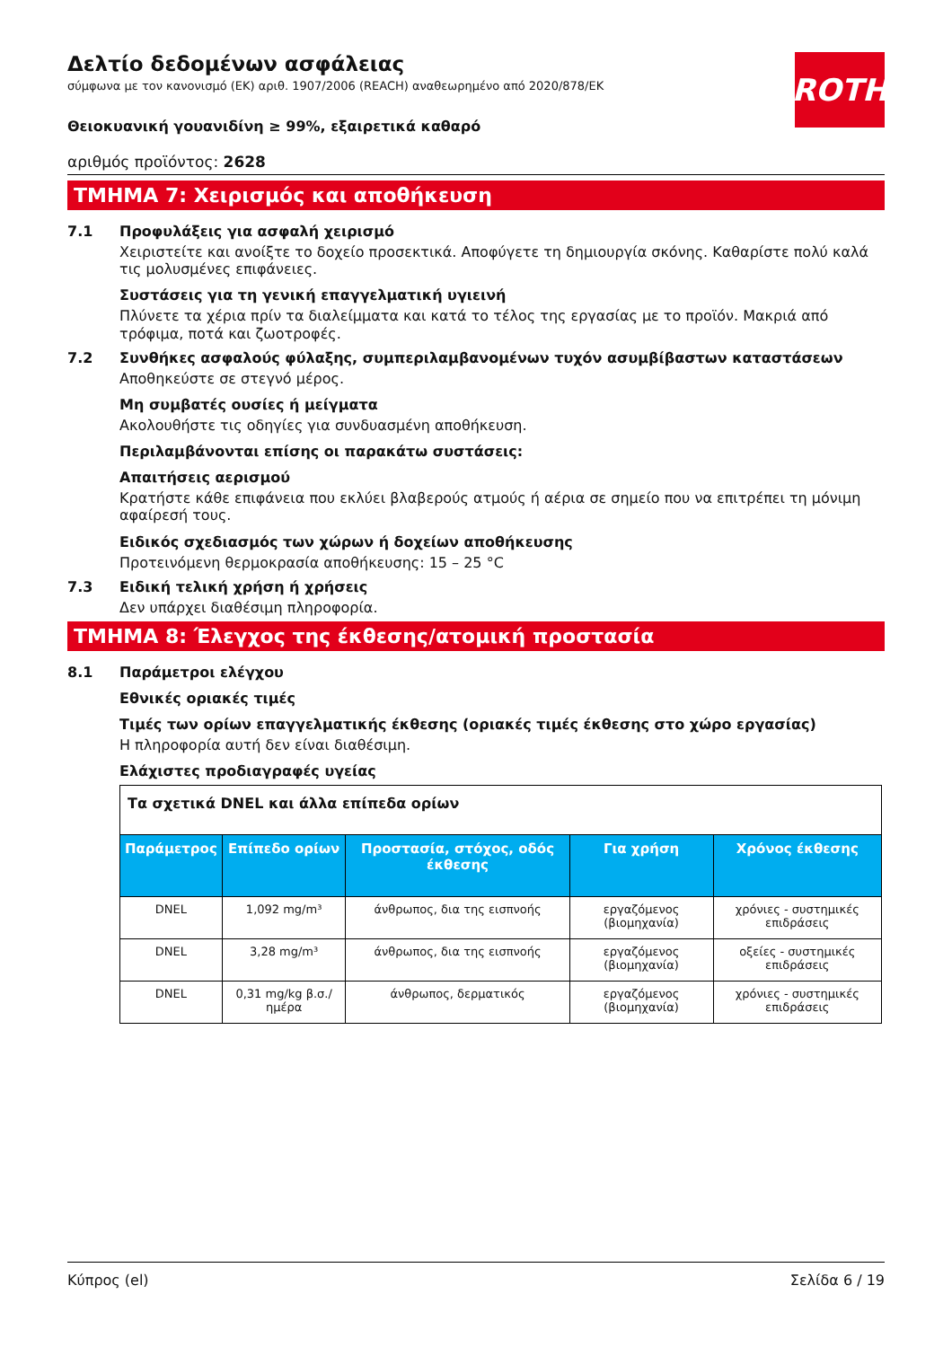Δελτίο δεδομένων ασφάλειας
σύμφωνα με τον κανονισμό (ΕΚ) αριθ. 1907/2006 (REACH) αναθεωρημένο από 2020/878/ΕΚ
ROTH
Θειοκυανική γουανιδίνη ≥ 99%, εξαιρετικά καθαρό
αριθμός προϊόντος: 2628
ΤΜΗΜΑ 7: Χειρισμός και αποθήκευση
7.1 Προφυλάξεις για ασφαλή χειρισμό
Χειριστείτε και ανοίξτε το δοχείο προσεκτικά. Αποφύγετε τη δημιουργία σκόνης. Καθαρίστε πολύ καλά τις μολυσμένες επιφάνειες.
Συστάσεις για τη γενική επαγγελματική υγιεινή
Πλύνετε τα χέρια πρίν τα διαλείμματα και κατά το τέλος της εργασίας με το προϊόν. Μακριά από τρόφιμα, ποτά και ζωοτροφές.
7.2 Συνθήκες ασφαλούς φύλαξης, συμπεριλαμβανομένων τυχόν ασυμβίβαστων καταστάσεων
Αποθηκεύστε σε στεγνό μέρος.
Μη συμβατές ουσίες ή μείγματα
Ακολουθήστε τις οδηγίες για συνδυασμένη αποθήκευση.
Περιλαμβάνονται επίσης οι παρακάτω συστάσεις:
Απαιτήσεις αερισμού
Κρατήστε κάθε επιφάνεια που εκλύει βλαβερούς ατμούς ή αέρια σε σημείο που να επιτρέπει τη μόνιμη αφαίρεσή τους.
Ειδικός σχεδιασμός των χώρων ή δοχείων αποθήκευσης
Προτεινόμενη θερμοκρασία αποθήκευσης: 15 – 25 °C
7.3 Ειδική τελική χρήση ή χρήσεις
Δεν υπάρχει διαθέσιμη πληροφορία.
ΤΜΗΜΑ 8: Έλεγχος της έκθεσης/ατομική προστασία
8.1 Παράμετροι ελέγχου
Εθνικές οριακές τιμές
Τιμές των ορίων επαγγελματικής έκθεσης (οριακές τιμές έκθεσης στο χώρο εργασίας)
Η πληροφορία αυτή δεν είναι διαθέσιμη.
Ελάχιστες προδιαγραφές υγείας
| Τα σχετικά DNEL και άλλα επίπεδα ορίων | | | | |
| Παράμετρος | Επίπεδο ορίων | Προστασία, στόχος, οδός έκθεσης | Για χρήση | Χρόνος έκθεσης |
| DNEL | 1,092 mg/m³ | άνθρωπος, δια της εισπνοής | εργαζόμενος (βιομηχανία) | χρόνιες - συστημικές επιδράσεις |
| DNEL | 3,28 mg/m³ | άνθρωπος, δια της εισπνοής | εργαζόμενος (βιομηχανία) | οξείες - συστημικές επιδράσεις |
| DNEL | 0,31 mg/kg β.σ./ημέρα | άνθρωπος, δερματικός | εργαζόμενος (βιομηχανία) | χρόνιες - συστημικές επιδράσεις |
Κύπρος (el) Σελίδα 6 / 19